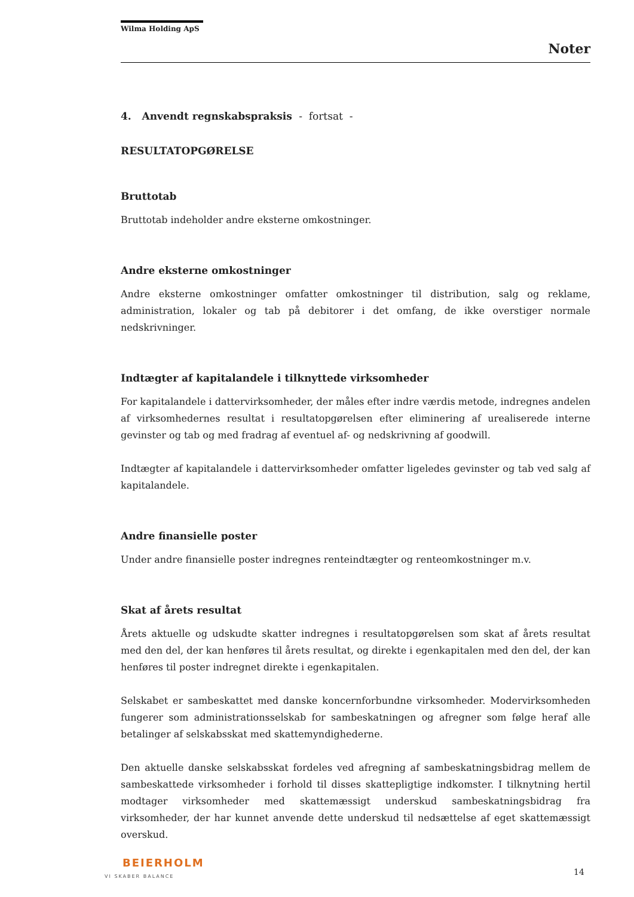Wilma Holding ApS
Noter
4. Anvendt regnskabspraksis - fortsat -
RESULTATOPGØRELSE
Bruttotab
Bruttotab indeholder andre eksterne omkostninger.
Andre eksterne omkostninger
Andre eksterne omkostninger omfatter omkostninger til distribution, salg og reklame, administration, lokaler og tab på debitorer i det omfang, de ikke overstiger normale nedskrivninger.
Indtægter af kapitalandele i tilknyttede virksomheder
For kapitalandele i dattervirksomheder, der måles efter indre værdis metode, indregnes andelen af virksomhedernes resultat i resultatopgørelsen efter eliminering af urealiserede interne gevinster og tab og med fradrag af eventuel af- og nedskrivning af goodwill.
Indtægter af kapitalandele i dattervirksomheder omfatter ligeledes gevinster og tab ved salg af kapitalandele.
Andre finansielle poster
Under andre finansielle poster indregnes renteindtægter og renteomkostninger m.v.
Skat af årets resultat
Årets aktuelle og udskudte skatter indregnes i resultatopgørelsen som skat af årets resultat med den del, der kan henføres til årets resultat, og direkte i egenkapitalen med den del, der kan henføres til poster indregnet direkte i egenkapitalen.
Selskabet er sambeskattet med danske koncernforbundne virksomheder. Modervirksomheden fungerer som administrationsselskab for sambeskatningen og afregner som følge heraf alle betalinger af selskabsskat med skattemyndighederne.
Den aktuelle danske selskabsskat fordeles ved afregning af sambeskatningsbidrag mellem de sambeskattede virksomheder i forhold til disses skattepligtige indkomster. I tilknytning hertil modtager virksomheder med skattemæssigt underskud sambeskatningsbidrag fra virksomheder, der har kunnet anvende dette underskud til nedsættelse af eget skattemæssigt overskud.
BEIERHOLM
VI SKABER BALANCE
14